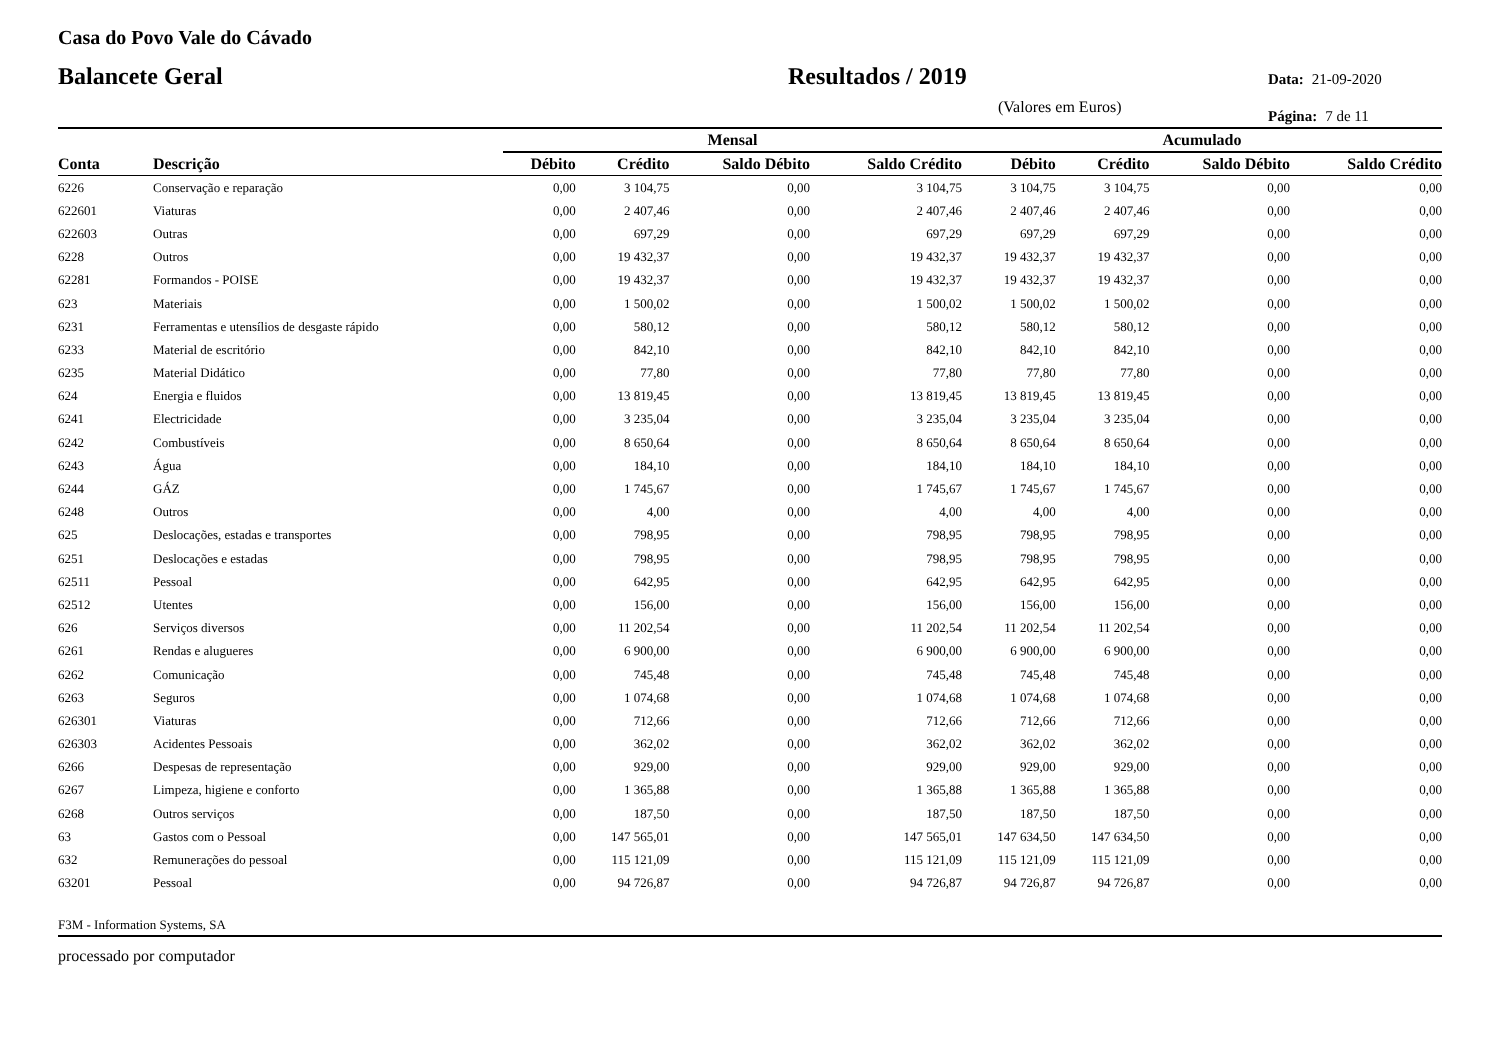Casa do Povo Vale do Cávado
Balancete Geral Resultados / 2019
Data: 21-09-2020
(Valores em Euros)
Página: 7 de 11
| | | Mensal | | | | Acumulado | | | |
| --- | --- | --- | --- | --- | --- | --- | --- | --- | --- |
| Conta | Descrição | Débito | Crédito | Saldo Débito | Saldo Crédito | Débito | Crédito | Saldo Débito | Saldo Crédito |
| 6226 | Conservação e reparação | 0,00 | 3 104,75 | 0,00 | 3 104,75 | 3 104,75 | 3 104,75 | 0,00 | 0,00 |
| 622601 | Viaturas | 0,00 | 2 407,46 | 0,00 | 2 407,46 | 2 407,46 | 2 407,46 | 0,00 | 0,00 |
| 622603 | Outras | 0,00 | 697,29 | 0,00 | 697,29 | 697,29 | 697,29 | 0,00 | 0,00 |
| 6228 | Outros | 0,00 | 19 432,37 | 0,00 | 19 432,37 | 19 432,37 | 19 432,37 | 0,00 | 0,00 |
| 62281 | Formandos - POISE | 0,00 | 19 432,37 | 0,00 | 19 432,37 | 19 432,37 | 19 432,37 | 0,00 | 0,00 |
| 623 | Materiais | 0,00 | 1 500,02 | 0,00 | 1 500,02 | 1 500,02 | 1 500,02 | 0,00 | 0,00 |
| 6231 | Ferramentas e utensílios de desgaste rápido | 0,00 | 580,12 | 0,00 | 580,12 | 580,12 | 580,12 | 0,00 | 0,00 |
| 6233 | Material de escritório | 0,00 | 842,10 | 0,00 | 842,10 | 842,10 | 842,10 | 0,00 | 0,00 |
| 6235 | Material Didático | 0,00 | 77,80 | 0,00 | 77,80 | 77,80 | 77,80 | 0,00 | 0,00 |
| 624 | Energia e fluidos | 0,00 | 13 819,45 | 0,00 | 13 819,45 | 13 819,45 | 13 819,45 | 0,00 | 0,00 |
| 6241 | Electricidade | 0,00 | 3 235,04 | 0,00 | 3 235,04 | 3 235,04 | 3 235,04 | 0,00 | 0,00 |
| 6242 | Combustíveis | 0,00 | 8 650,64 | 0,00 | 8 650,64 | 8 650,64 | 8 650,64 | 0,00 | 0,00 |
| 6243 | Água | 0,00 | 184,10 | 0,00 | 184,10 | 184,10 | 184,10 | 0,00 | 0,00 |
| 6244 | GÁZ | 0,00 | 1 745,67 | 0,00 | 1 745,67 | 1 745,67 | 1 745,67 | 0,00 | 0,00 |
| 6248 | Outros | 0,00 | 4,00 | 0,00 | 4,00 | 4,00 | 4,00 | 0,00 | 0,00 |
| 625 | Deslocações, estadas e transportes | 0,00 | 798,95 | 0,00 | 798,95 | 798,95 | 798,95 | 0,00 | 0,00 |
| 6251 | Deslocações e estadas | 0,00 | 798,95 | 0,00 | 798,95 | 798,95 | 798,95 | 0,00 | 0,00 |
| 62511 | Pessoal | 0,00 | 642,95 | 0,00 | 642,95 | 642,95 | 642,95 | 0,00 | 0,00 |
| 62512 | Utentes | 0,00 | 156,00 | 0,00 | 156,00 | 156,00 | 156,00 | 0,00 | 0,00 |
| 626 | Serviços diversos | 0,00 | 11 202,54 | 0,00 | 11 202,54 | 11 202,54 | 11 202,54 | 0,00 | 0,00 |
| 6261 | Rendas e alugueres | 0,00 | 6 900,00 | 0,00 | 6 900,00 | 6 900,00 | 6 900,00 | 0,00 | 0,00 |
| 6262 | Comunicação | 0,00 | 745,48 | 0,00 | 745,48 | 745,48 | 745,48 | 0,00 | 0,00 |
| 6263 | Seguros | 0,00 | 1 074,68 | 0,00 | 1 074,68 | 1 074,68 | 1 074,68 | 0,00 | 0,00 |
| 626301 | Viaturas | 0,00 | 712,66 | 0,00 | 712,66 | 712,66 | 712,66 | 0,00 | 0,00 |
| 626303 | Acidentes Pessoais | 0,00 | 362,02 | 0,00 | 362,02 | 362,02 | 362,02 | 0,00 | 0,00 |
| 6266 | Despesas de representação | 0,00 | 929,00 | 0,00 | 929,00 | 929,00 | 929,00 | 0,00 | 0,00 |
| 6267 | Limpeza, higiene e conforto | 0,00 | 1 365,88 | 0,00 | 1 365,88 | 1 365,88 | 1 365,88 | 0,00 | 0,00 |
| 6268 | Outros serviços | 0,00 | 187,50 | 0,00 | 187,50 | 187,50 | 187,50 | 0,00 | 0,00 |
| 63 | Gastos com o Pessoal | 0,00 | 147 565,01 | 0,00 | 147 565,01 | 147 634,50 | 147 634,50 | 0,00 | 0,00 |
| 632 | Remunerações do pessoal | 0,00 | 115 121,09 | 0,00 | 115 121,09 | 115 121,09 | 115 121,09 | 0,00 | 0,00 |
| 63201 | Pessoal | 0,00 | 94 726,87 | 0,00 | 94 726,87 | 94 726,87 | 94 726,87 | 0,00 | 0,00 |
F3M - Information Systems, SA
processado por computador